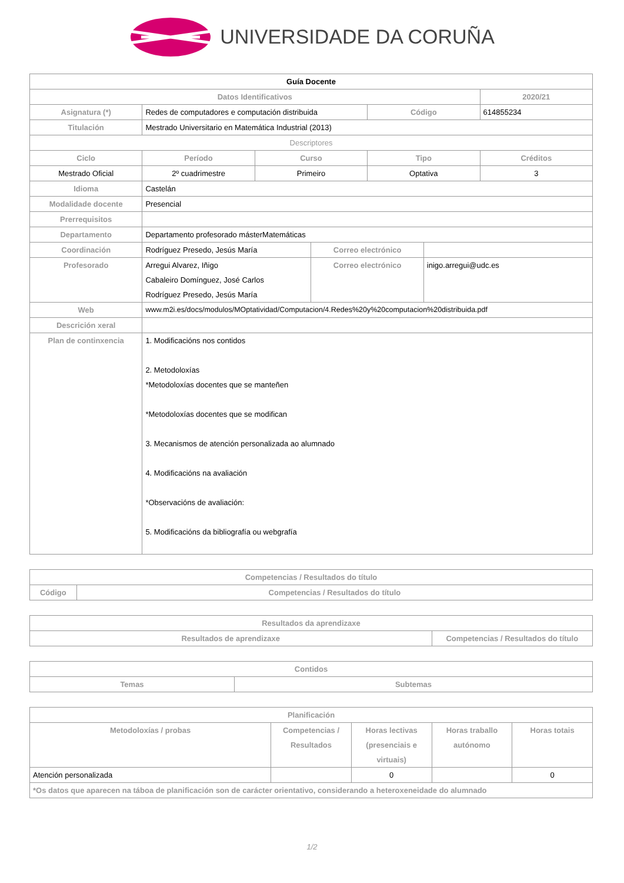UNIVERSIDADE DA CORUÑA
| Guía Docente | | | | | | |
| --- | --- | --- | --- | --- | --- | --- |
| Datos Identificativos | | | | | | 2020/21 |
| Asignatura (*) | Redes de computadores e computación distribuida | | | Código | | 614855234 |
| Titulación | Mestrado Universitario en Matemática Industrial (2013) | | | | | |
| Descriptores | | | | | | |
| Ciclo | Período | Curso | | Tipo | | Créditos |
| Mestrado Oficial | 2º cuadrimestre | Primeiro | | Optativa | | 3 |
| Idioma | Castelán | | | | | |
| Modalidade docente | Presencial | | | | | |
| Prerrequisitos | | | | | | |
| Departamento | Departamento profesorado másterMatemáticas | | | | | |
| Coordinación | Rodríguez Presedo, Jesús María | | Correo electrónico | | | |
| Profesorado | Arregui Alvarez, Iñigo Cabaleiro Domínguez, José Carlos Rodríguez Presedo, Jesús María | | Correo electrónico | | inigo.arregui@udc.es | |
| Web | www.m2i.es/docs/modulos/MOptatividad/Computacion/4.Redes%20y%20computacion%20distribuida.pdf | | | | | |
| Descrición xeral | | | | | | |
| Plan de continxencia | 1. Modificacións nos contidos 2. Metodoloxías *Metodoloxías docentes que se manteñen *Metodoloxías docentes que se modifican 3. Mecanismos de atención personalizada ao alumnado 4. Modificacións na avaliación *Observacións de avaliación: 5. Modificacións da bibliografía ou webgrafía | | | | | |
| Competencias / Resultados do título | |
| --- | --- |
| Código | Competencias / Resultados do título |
| Resultados da aprendizaxe | |
| --- | --- |
| Resultados de aprendizaxe | Competencias / Resultados do título |
| Contidos | |
| --- | --- |
| Temas | Subtemas |
| Planificación | | | | |
| --- | --- | --- | --- | --- |
| Metodoloxías / probas | Competencias / Resultados | Horas lectivas (presenciais e virtuais) | Horas traballo autónomo | Horas totais |
| Atención personalizada | | 0 | | 0 |
| *Os datos que aparecen na táboa de planificación son de carácter orientativo, considerando a heteroxeneidade do alumnado | | | | |
1/2